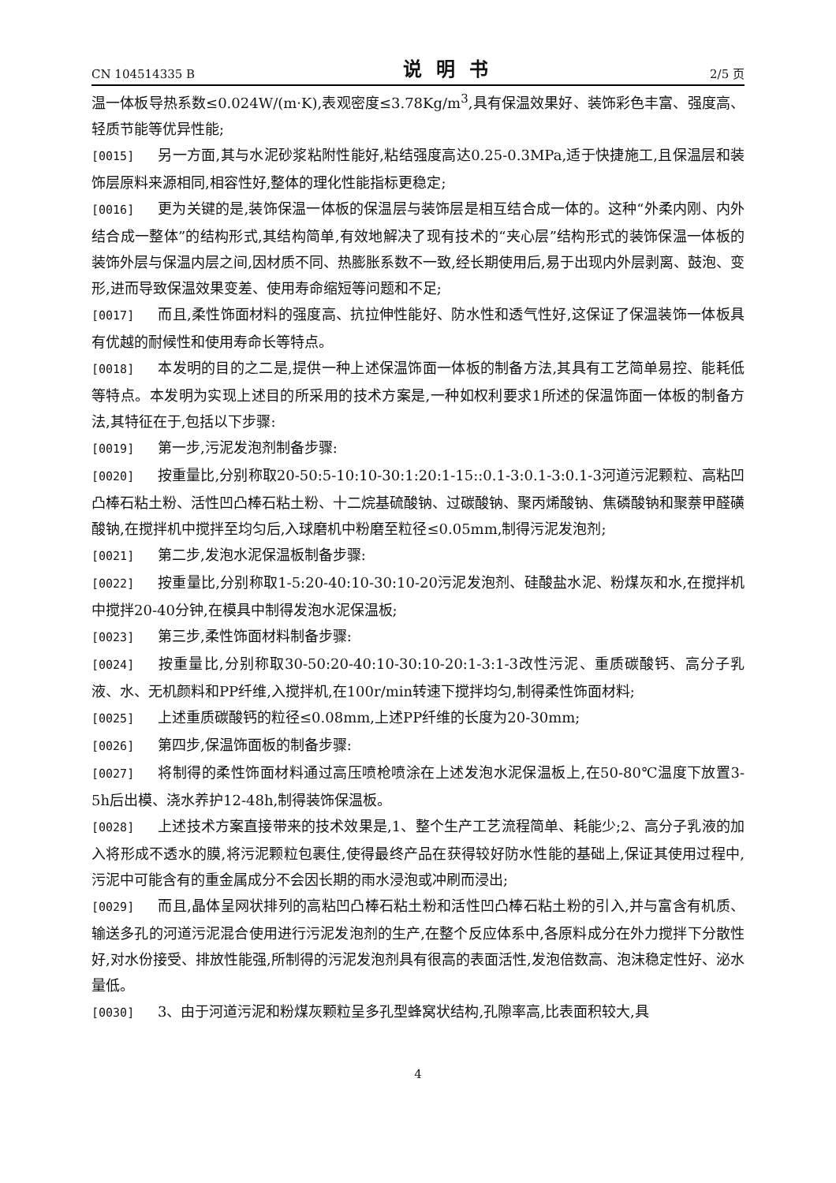CN 104514335 B 说明书 2/5 页
温一体板导热系数≤0.024W/(m·K),表观密度≤3.78Kg/m<sup>3</sup>,具有保温效果好、装饰彩色丰富、强度高、轻质节能等优异性能;
[0015] 另一方面,其与水泥砂浆粘附性能好,粘结强度高达0.25-0.3MPa,适于快捷施工,且保温层和装饰层原料来源相同,相容性好,整体的理化性能指标更稳定;
[0016] 更为关键的是,装饰保温一体板的保温层与装饰层是相互结合成一体的。这种“外柔内刚、内外结合成一整体”的结构形式,其结构简单,有效地解决了现有技术的“夹心层”结构形式的装饰保温一体板的装饰外层与保温内层之间,因材质不同、热膨胀系数不一致,经长期使用后,易于出现内外层剥离、鼓泡、变形,进而导致保温效果变差、使用寿命缩短等问题和不足;
[0017] 而且,柔性饰面材料的强度高、抗拉伸性能好、防水性和透气性好,这保证了保温装饰一体板具有优越的耐候性和使用寿命长等特点。
[0018] 本发明的目的之二是,提供一种上述保温饰面一体板的制备方法,其具有工艺简单易控、能耗低等特点。本发明为实现上述目的所采用的技术方案是,一种如权利要求1所述的保温饰面一体板的制备方法,其特征在于,包括以下步骤:
[0019] 第一步,污泥发泡剂制备步骤:
[0020] 按重量比,分别称取20-50:5-10:10-30:1:20:1-15::0.1-3:0.1-3:0.1-3河道污泥颗粒、高粘凹凸棒石粘土粉、活性凹凸棒石粘土粉、十二烷基硫酸钠、过碳酸钠、聚丙烯酸钠、焦磷酸钠和聚萘甲醛磺酸钠,在搅拌机中搅拌至均匀后,入球磨机中粉磨至粒径≤0.05mm,制得污泥发泡剂;
[0021] 第二步,发泡水泥保温板制备步骤:
[0022] 按重量比,分别称取1-5:20-40:10-30:10-20污泥发泡剂、硅酸盐水泥、粉煤灰和水,在搅拌机中搅拌20-40分钟,在模具中制得发泡水泥保温板;
[0023] 第三步,柔性饰面材料制备步骤:
[0024] 按重量比,分别称取30-50:20-40:10-30:10-20:1-3:1-3改性污泥、重质碳酸钙、高分子乳液、水、无机颜料和PP纤维,入搅拌机,在100r/min转速下搅拌均匀,制得柔性饰面材料;
[0025] 上述重质碳酸钙的粒径≤0.08mm,上述PP纤维的长度为20-30mm;
[0026] 第四步,保温饰面板的制备步骤:
[0027] 将制得的柔性饰面材料通过高压喷枪喷涂在上述发泡水泥保温板上,在50-80℃温度下放置3-5h后出模、浇水养护12-48h,制得装饰保温板。
[0028] 上述技术方案直接带来的技术效果是,1、整个生产工艺流程简单、耗能少;2、高分子乳液的加入将形成不透水的膜,将污泥颗粒包裹住,使得最终产品在获得较好防水性能的基础上,保证其使用过程中,污泥中可能含有的重金属成分不会因长期的雨水浸泡或冲刷而浸出;
[0029] 而且,晶体呈网状排列的高粘凹凸棒石粘土粉和活性凹凸棒石粘土粉的引入,并与富含有机质、输送多孔的河道污泥混合使用进行污泥发泡剂的生产,在整个反应体系中,各原料成分在外力搅拌下分散性好,对水份接受、排放性能强,所制得的污泥发泡剂具有很高的表面活性,发泡倍数高、泡沫稳定性好、泌水量低。
[0030] 3、由于河道污泥和粉煤灰颗粒呈多孔型蜂窝状结构,孔隙率高,比表面积较大,具
4